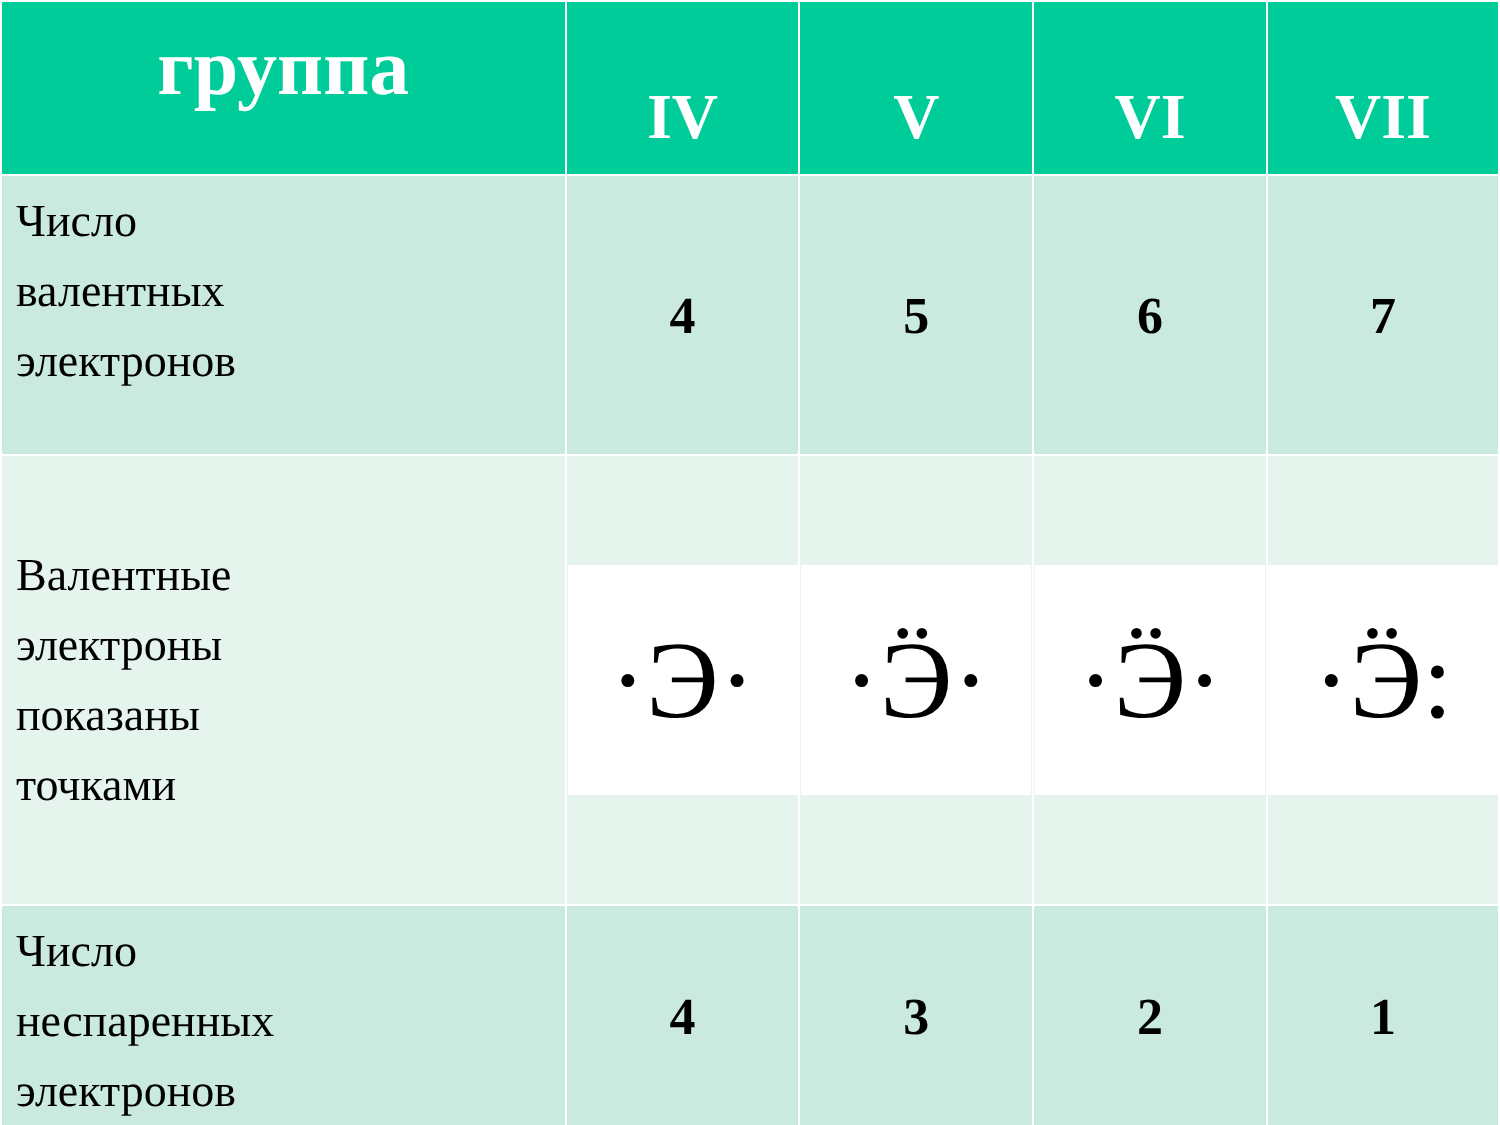| группа | IV | V | VI | VII |
| --- | --- | --- | --- | --- |
| Число валентных электронов | 4 | 5 | 6 | 7 |
| Валентные электроны показаны точками | ·Э· | ·Ӭ· | ·Ӭ· | ·Ӭ: |
| Число неспаренных электронов | 4 | 3 | 2 | 1 |